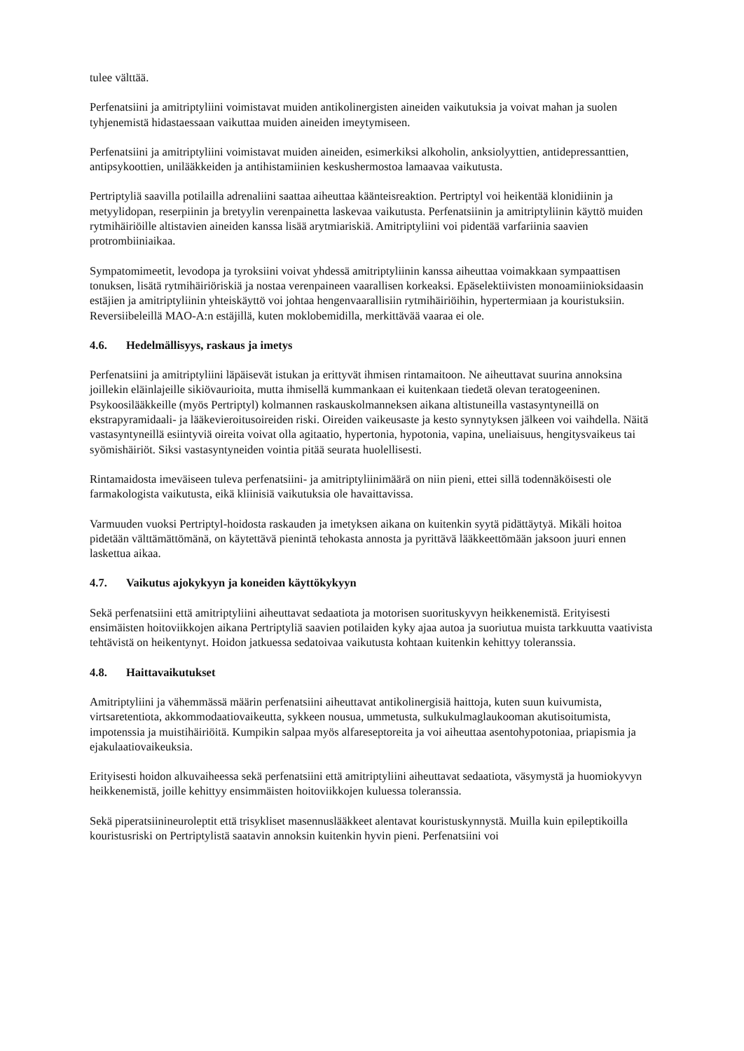tulee välttää.
Perfenatsiini ja amitriptyliini voimistavat muiden antikolinergisten aineiden vaikutuksia ja voivat mahan ja suolen tyhjenemistä hidastaessaan vaikuttaa muiden aineiden imeytymiseen.
Perfenatsiini ja amitriptyliini voimistavat muiden aineiden, esimerkiksi alkoholin, anksiolyyttien, antidepressanttien, antipsykoottien, unilääkkeiden ja antihistamiinien keskushermostoa lamaavaa vaikutusta.
Pertriptyliä saavilla potilailla adrenaliini saattaa aiheuttaa käänteisreaktion. Pertriptyl voi heikentää klonidiinin ja metyylidopan, reserpiinin ja bretyylin verenpainetta laskevaa vaikutusta. Perfenatsiinin ja amitriptyliinin käyttö muiden rytmihäiriöille altistavien aineiden kanssa lisää arytmiariskiä. Amitriptyliini voi pidentää varfariinia saavien protrombiiniaikaa.
Sympatomimeetit, levodopa ja tyroksiini voivat yhdessä amitriptyliinin kanssa aiheuttaa voimakkaan sympaattisen tonuksen, lisätä rytmihäiriöriskiä ja nostaa verenpaineen vaarallisen korkeaksi. Epäselektiivisten monoamiinioksidaasin estäjien ja amitriptyliinin yhteiskäyttö voi johtaa hengenvaarallisiin rytmihäiriöihin, hypertermiaan ja kouristuksiin. Reversiibeleillä MAO-A:n estäjillä, kuten moklobemidilla, merkittävää vaaraa ei ole.
4.6. Hedelmällisyys, raskaus ja imetys
Perfenatsiini ja amitriptyliini läpäisevät istukan ja erittyvät ihmisen rintamaitoon. Ne aiheuttavat suurina annoksina joillekin eläinlajeille sikiövaurioita, mutta ihmisellä kummankaan ei kuitenkaan tiedetä olevan teratogeeninen. Psykoosilääkkeille (myös Pertriptyl) kolmannen raskauskolmanneksen aikana altistuneilla vastasyntyneillä on ekstrapyramidaali- ja lääkevieroitusoireiden riski. Oireiden vaikeusaste ja kesto synnytyksen jälkeen voi vaihdella. Näitä vastasyntyneillä esiintyviä oireita voivat olla agitaatio, hypertonia, hypotonia, vapina, uneliaisuus, hengitysvaikeus tai syömishäiriöt. Siksi vastasyntyneiden vointia pitää seurata huolellisesti.
Rintamaidosta imeväiseen tuleva perfenatsiini- ja amitriptyliinimäärä on niin pieni, ettei sillä todennäköisesti ole farmakologista vaikutusta, eikä kliinisiä vaikutuksia ole havaittavissa.
Varmuuden vuoksi Pertriptyl-hoidosta raskauden ja imetyksen aikana on kuitenkin syytä pidättäytyä. Mikäli hoitoa pidetään välttämättömänä, on käytettävä pienintä tehokasta annosta ja pyrittävä lääkkeettömään jaksoon juuri ennen laskettua aikaa.
4.7. Vaikutus ajokykyyn ja koneiden käyttökykyyn
Sekä perfenatsiini että amitriptyliini aiheuttavat sedaatiota ja motorisen suorituskyvyn heikkenemistä. Erityisesti ensimäisten hoitoviikkojen aikana Pertriptyliä saavien potilaiden kyky ajaa autoa ja suoriutua muista tarkkuutta vaativista tehtävistä on heikentynyt. Hoidon jatkuessa sedatoivaa vaikutusta kohtaan kuitenkin kehittyy toleranssia.
4.8. Haittavaikutukset
Amitriptyliini ja vähemmässä määrin perfenatsiini aiheuttavat antikolinergisiä haittoja, kuten suun kuivumista, virtsaretentiota, akkommodaatiovaikeutta, sykkeen nousua, ummetusta, sulkukulmaglaukooman akutisoitumista, impotenssia ja muistihäiriöitä. Kumpikin salpaa myös alfareseptoreita ja voi aiheuttaa asentohypotoniaa, priapismia ja ejakulaatiovaikeuksia.
Erityisesti hoidon alkuvaiheessa sekä perfenatsiini että amitriptyliini aiheuttavat sedaatiota, väsymystä ja huomiokyvyn heikkenemistä, joille kehittyy ensimmäisten hoitoviikkojen kuluessa toleranssia.
Sekä piperatsiinineuroleptit että trisykliset masennuslääkkeet alentavat kouristuskynnystä. Muilla kuin epileptikoilla kouristusriski on Pertriptylistä saatavin annoksin kuitenkin hyvin pieni. Perfenatsiini voi